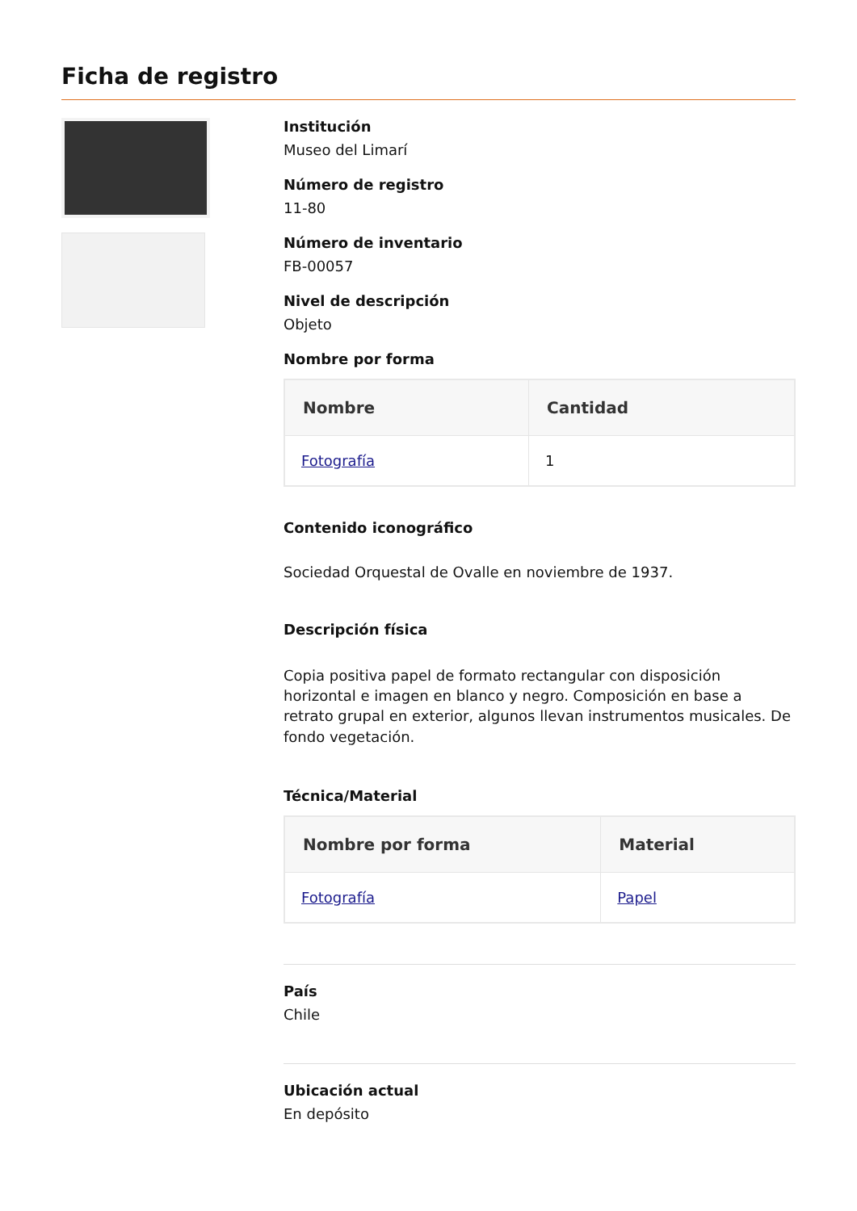Ficha de registro
Institución
Museo del Limarí
Número de registro
11-80
Número de inventario
FB-00057
Nivel de descripción
Objeto
Nombre por forma
| Nombre | Cantidad |
| --- | --- |
| Fotografía | 1 |
Contenido iconográfico
Sociedad Orquestal de Ovalle en noviembre de 1937.
Descripción física
Copia positiva papel de formato rectangular con disposición horizontal e imagen en blanco y negro. Composición en base a retrato grupal en exterior, algunos llevan instrumentos musicales. De fondo vegetación.
Técnica/Material
| Nombre por forma | Material |
| --- | --- |
| Fotografía | Papel |
País
Chile
Ubicación actual
En depósito